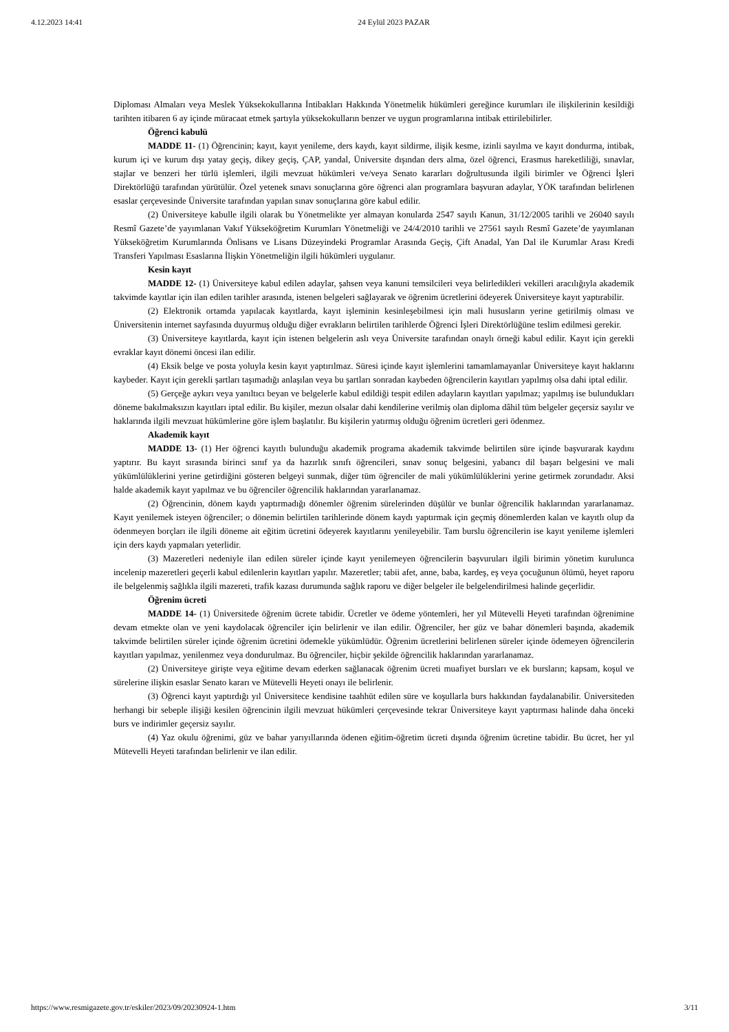4.12.2023 14:41 24 Eylül 2023 PAZAR
Diploması Almaları veya Meslek Yüksekokullarına İntibakları Hakkında Yönetmelik hükümleri gereğince kurumları ile ilişkilerinin kesildiği tarihten itibaren 6 ay içinde müracaat etmek şartıyla yüksekokulların benzer ve uygun programlarına intibak ettirilebilirler.
Öğrenci kabulü
MADDE 11- (1) Öğrencinin; kayıt, kayıt yenileme, ders kaydı, kayıt sildirme, ilişik kesme, izinli sayılma ve kayıt dondurma, intibak, kurum içi ve kurum dışı yatay geçiş, dikey geçiş, ÇAP, yandal, Üniversite dışından ders alma, özel öğrenci, Erasmus hareketliliği, sınavlar, stajlar ve benzeri her türlü işlemleri, ilgili mevzuat hükümleri ve/veya Senato kararları doğrultusunda ilgili birimler ve Öğrenci İşleri Direktörlüğü tarafından yürütülür. Özel yetenek sınavı sonuçlarına göre öğrenci alan programlara başvuran adaylar, YÖK tarafından belirlenen esaslar çerçevesinde Üniversite tarafından yapılan sınav sonuçlarına göre kabul edilir.
(2) Üniversiteye kabulle ilgili olarak bu Yönetmelikte yer almayan konularda 2547 sayılı Kanun, 31/12/2005 tarihli ve 26040 sayılı Resmî Gazete’de yayımlanan Vakıf Yükseköğretim Kurumları Yönetmeliği ve 24/4/2010 tarihli ve 27561 sayılı Resmî Gazete’de yayımlanan Yükseköğretim Kurumlarında Önlisans ve Lisans Düzeyindeki Programlar Arasında Geçiş, Çift Anadal, Yan Dal ile Kurumlar Arası Kredi Transferi Yapılması Esaslarına İlişkin Yönetmeliğin ilgili hükümleri uygulanır.
Kesin kayıt
MADDE 12- (1) Üniversiteye kabul edilen adaylar, şahsen veya kanuni temsilcileri veya belirledikleri vekilleri aracılığıyla akademik takvimde kayıtlar için ilan edilen tarihler arasında, istenen belgeleri sağlayarak ve öğrenim ücretlerini ödeyerek Üniversiteye kayıt yaptırabilir.
(2) Elektronik ortamda yapılacak kayıtlarda, kayıt işleminin kesinleşebilmesi için mali hususların yerine getirilmiş olması ve Üniversitenin internet sayfasında duyurmuş olduğu diğer evrakların belirtilen tarihlerde Öğrenci İşleri Direktörlüğüne teslim edilmesi gerekir.
(3) Üniversiteye kayıtlarda, kayıt için istenen belgelerin aslı veya Üniversite tarafından onaylı örneği kabul edilir. Kayıt için gerekli evraklar kayıt dönemi öncesi ilan edilir.
(4) Eksik belge ve posta yoluyla kesin kayıt yaptırılmaz. Süresi içinde kayıt işlemlerini tamamlamayanlar Üniversiteye kayıt haklarını kaybeder. Kayıt için gerekli şartları taşımadığı anlaşılan veya bu şartları sonradan kaybeden öğrencilerin kayıtları yapılmış olsa dahi iptal edilir.
(5) Gerçeğe aykırı veya yanıltıcı beyan ve belgelerle kabul edildiği tespit edilen adayların kayıtları yapılmaz; yapılmış ise bulundukları döneme bakılmaksızın kayıtları iptal edilir. Bu kişiler, mezun olsalar dahi kendilerine verilmiş olan diploma dâhil tüm belgeler geçersiz sayılır ve haklarında ilgili mevzuat hükümlerine göre işlem başlatılır. Bu kişilerin yatırmış olduğu öğrenim ücretleri geri ödenmez.
Akademik kayıt
MADDE 13- (1) Her öğrenci kayıtlı bulunduğu akademik programa akademik takvimde belirtilen süre içinde başvurarak kaydını yaptırır. Bu kayıt sırasında birinci sınıf ya da hazırlık sınıfı öğrencileri, sınav sonuç belgesini, yabancı dil başarı belgesini ve mali yükümlülüklerini yerine getirdiğini gösteren belgeyi sunmak, diğer tüm öğrenciler de mali yükümlülüklerini yerine getirmek zorundadır. Aksi halde akademik kayıt yapılmaz ve bu öğrenciler öğrencilik haklarından yararlanamaz.
(2) Öğrencinin, dönem kaydı yaptırmadığı dönemler öğrenim sürelerinden düşülür ve bunlar öğrencilik haklarından yararlanamaz. Kayıt yenilemek isteyen öğrenciler; o dönemin belirtilen tarihlerinde dönem kaydı yaptırmak için geçmiş dönemlerden kalan ve kayıtlı olup da ödenmeyen borçları ile ilgili döneme ait eğitim ücretini ödeyerek kayıtlarını yenileyebilir. Tam burslu öğrencilerin ise kayıt yenileme işlemleri için ders kaydı yapmaları yeterlidir.
(3) Mazeretleri nedeniyle ilan edilen süreler içinde kayıt yenilemeyen öğrencilerin başvuruları ilgili birimin yönetim kurulunca incelenip mazeretleri geçerli kabul edilenlerin kayıtları yapılır. Mazeretler; tabii afet, anne, baba, kardeş, eş veya çocuğunun ölümü, heyet raporu ile belgelenmiş sağlıkla ilgili mazereti, trafik kazası durumunda sağlık raporu ve diğer belgeler ile belgelendirilmesi halinde geçerlidir.
Öğrenim ücreti
MADDE 14- (1) Üniversitede öğrenim ücrete tabidir. Ücretler ve ödeme yöntemleri, her yıl Mütevelli Heyeti tarafından öğrenimine devam etmekte olan ve yeni kaydolacak öğrenciler için belirlenir ve ilan edilir. Öğrenciler, her güz ve bahar dönemleri başında, akademik takvimde belirtilen süreler içinde öğrenim ücretini ödemekle yükümlüdür. Öğrenim ücretlerini belirlenen süreler içinde ödemeyen öğrencilerin kayıtları yapılmaz, yenilenmez veya dondurulmaz. Bu öğrenciler, hiçbir şekilde öğrencilik haklarından yararlanamaz.
(2) Üniversiteye girişte veya eğitime devam ederken sağlanacak öğrenim ücreti muafiyet bursları ve ek bursların; kapsam, koşul ve sürelerine ilişkin esaslar Senato kararı ve Mütevelli Heyeti onayı ile belirlenir.
(3) Öğrenci kayıt yaptırdığı yıl Üniversitece kendisine taahhüt edilen süre ve koşullarla burs hakkından faydalanabilir. Üniversiteden herhangi bir sebeple ilişiği kesilen öğrencinin ilgili mevzuat hükümleri çerçevesinde tekrar Üniversiteye kayıt yaptırması halinde daha önceki burs ve indirimler geçersiz sayılır.
(4) Yaz okulu öğrenimi, güz ve bahar yarıyıllarında ödenen eğitim-öğretim ücreti dışında öğrenim ücretine tabidir. Bu ücret, her yıl Mütevelli Heyeti tarafından belirlenir ve ilan edilir.
https://www.resmigazete.gov.tr/eskiler/2023/09/20230924-1.htm 3/11